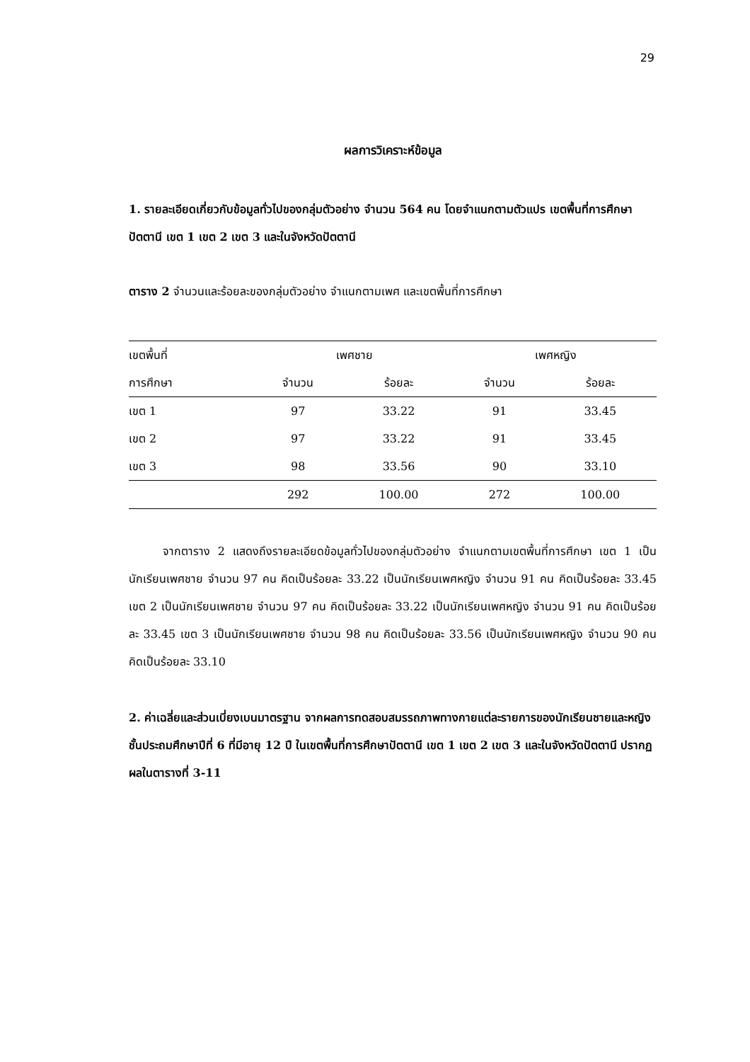29
ผลการวิเคราะห์ข้อมูล
1. รายละเอียดเกี่ยวกับข้อมูลทั่วไปของกลุ่มตัวอย่าง จำนวน 564 คน โดยจำแนกตามตัวแปร เขตพื้นที่การศึกษาปัตตานี เขต 1 เขต 2 เขต 3 และในจังหวัดปัตตานี
ตาราง 2 จำนวนและร้อยละของกลุ่มตัวอย่าง จำแนกตามเพศ และเขตพื้นที่การศึกษา
| เขตพื้นที่ | เพศชาย | | เพศหญิง | |
| --- | --- | --- | --- | --- |
| การศึกษา | จำนวน | ร้อยละ | จำนวน | ร้อยละ |
| เขต 1 | 97 | 33.22 | 91 | 33.45 |
| เขต 2 | 97 | 33.22 | 91 | 33.45 |
| เขต 3 | 98 | 33.56 | 90 | 33.10 |
| | 292 | 100.00 | 272 | 100.00 |
   จากตาราง 2 แสดงถึงรายละเอียดข้อมูลทั่วไปของกลุ่มตัวอย่าง จำแนกตามเขตพื้นที่การศึกษา เขต 1 เป็นนักเรียนเพศชาย จำนวน 97 คน คิดเป็นร้อยละ 33.22 เป็นนักเรียนเพศหญิง จำนวน 91 คน คิดเป็นร้อยละ 33.45 เขต 2 เป็นนักเรียนเพศชาย จำนวน 97 คน คิดเป็นร้อยละ 33.22 เป็นนักเรียนเพศหญิง จำนวน 91 คน คิดเป็นร้อยละ 33.45 เขต 3 เป็นนักเรียนเพศชาย จำนวน 98 คน คิดเป็นร้อยละ 33.56 เป็นนักเรียนเพศหญิง จำนวน 90 คน คิดเป็นร้อยละ 33.10
2. ค่าเฉลี่ยและส่วนเบี่ยงเบนมาตรฐาน จากผลการทดสอบสมรรถภาพทางกายแต่ละรายการของนักเรียนชายและหญิง ชั้นประถมศึกษาปีที่ 6 ที่มีอายุ 12 ปี ในเขตพื้นที่การศึกษาปัตตานี เขต 1 เขต 2 เขต 3 และในจังหวัดปัตตานี ปรากฏผลในตารางที่ 3-11